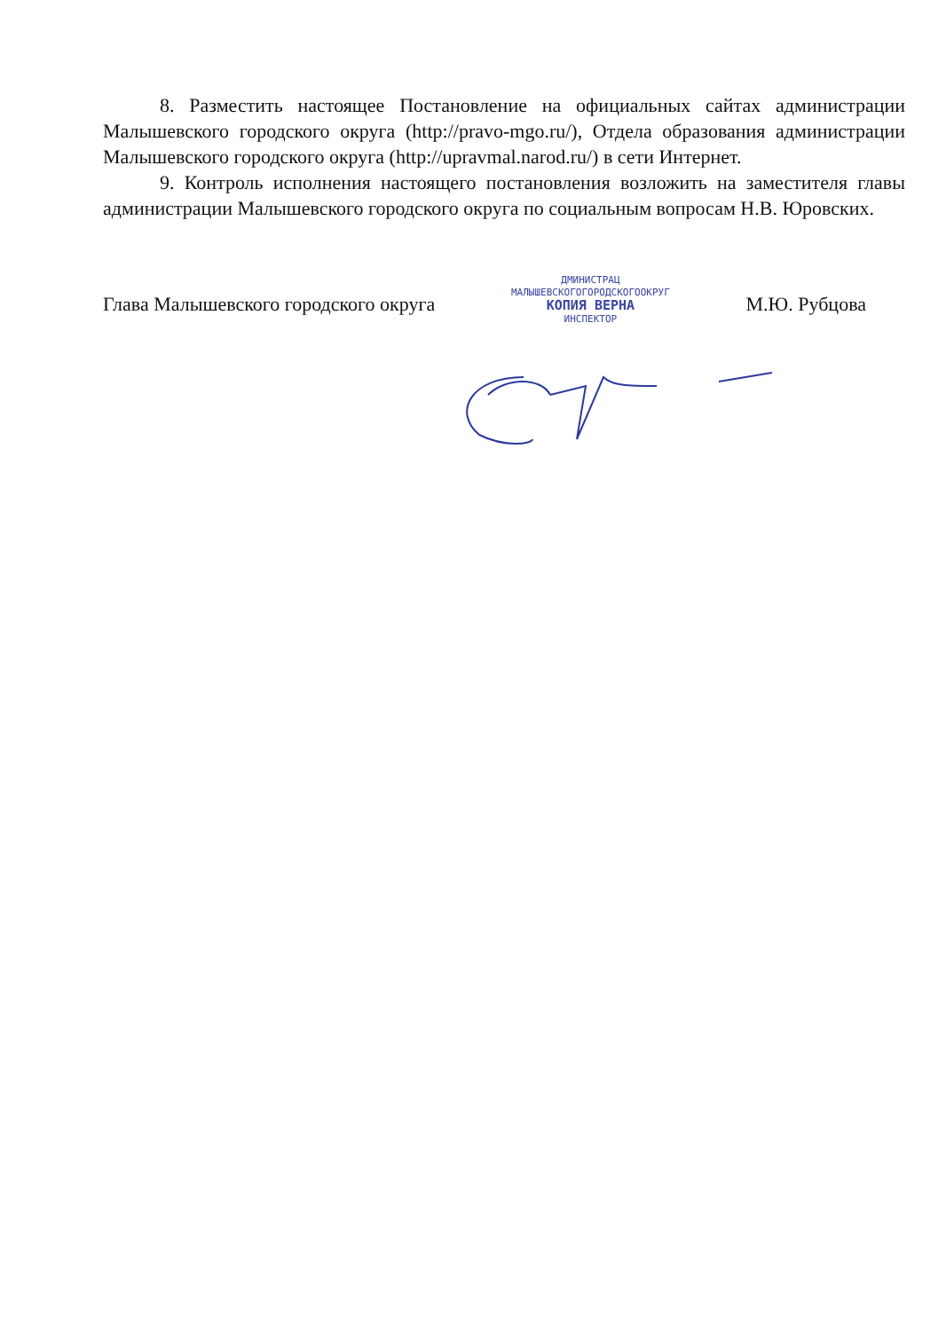8. Разместить настоящее Постановление на официальных сайтах администрации Малышевского городского округа (http://pravo-mgo.ru/), Отдела образования администрации Малышевского городского округа (http://upravmal.narod.ru/) в сети Интернет.
9. Контроль исполнения настоящего постановления возложить на заместителя главы администрации Малышевского городского округа по социальным вопросам Н.В. Юровских.
Глава Малышевского городского округа
ДМИНИСТРАЦ
МАЛЫШЕВСКОГОГОРОДСКОГООКРУГ
КОПИЯ ВЕРНА
ИНСПЕКТОР
М.Ю. Рубцова